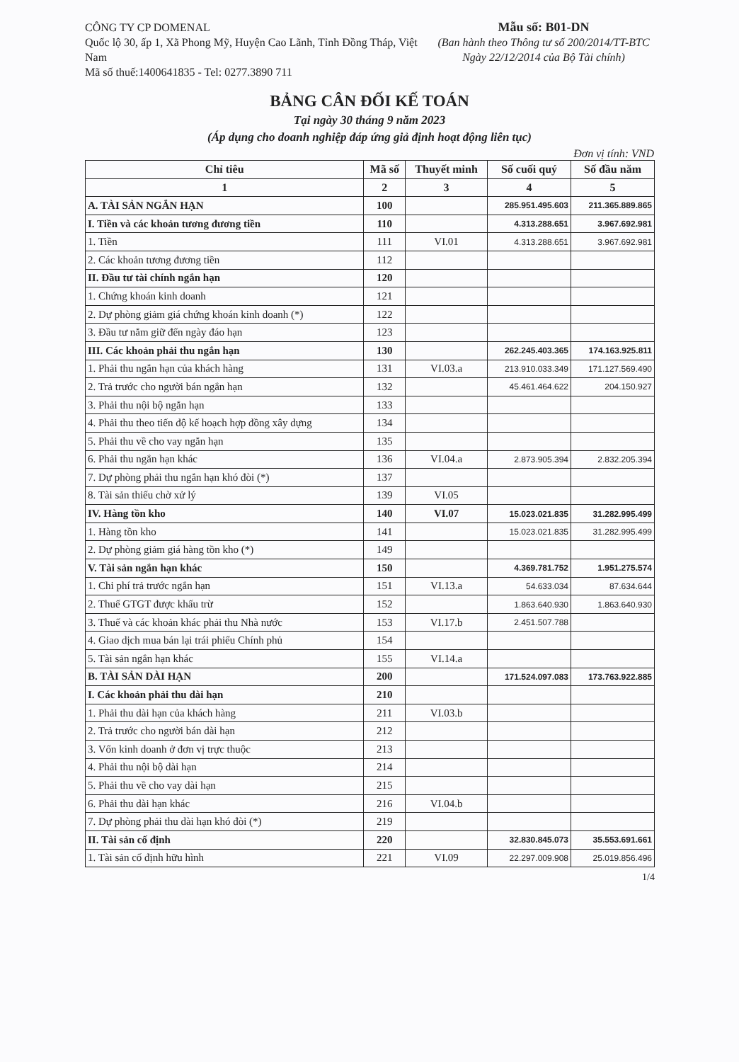CÔNG TY CP DOMENAL
Quốc lộ 30, ấp 1, Xã Phong Mỹ, Huyện Cao Lãnh, Tỉnh Đồng Tháp, Việt Nam
Mã số thuế:1400641835 - Tel: 0277.3890 711
Mẫu số: B01-DN
(Ban hành theo Thông tư số 200/2014/TT-BTC
Ngày 22/12/2014 của Bộ Tài chính)
BẢNG CÂN ĐỐI KẾ TOÁN
Tại ngày 30 tháng 9 năm 2023
(Áp dụng cho doanh nghiệp đáp ứng giả định hoạt động liên tục)
Đơn vị tính: VND
| Chỉ tiêu | Mã số | Thuyết minh | Số cuối quý | Số đầu năm |
| --- | --- | --- | --- | --- |
| 1 | 2 | 3 | 4 | 5 |
| A. TÀI SẢN NGẮN HẠN | 100 | | 285.951.495.603 | 211.365.889.865 |
| I. Tiền và các khoản tương đương tiền | 110 | | 4.313.288.651 | 3.967.692.981 |
| 1. Tiền | 111 | VI.01 | 4.313.288.651 | 3.967.692.981 |
| 2. Các khoản tương đương tiền | 112 | | | |
| II. Đầu tư tài chính ngắn hạn | 120 | | | |
| 1. Chứng khoán kinh doanh | 121 | | | |
| 2. Dự phòng giảm giá chứng khoán kinh doanh (*) | 122 | | | |
| 3. Đầu tư nắm giữ đến ngày đáo hạn | 123 | | | |
| III. Các khoản phải thu ngắn hạn | 130 | | 262.245.403.365 | 174.163.925.811 |
| 1. Phải thu ngắn hạn của khách hàng | 131 | VI.03.a | 213.910.033.349 | 171.127.569.490 |
| 2. Trả trước cho người bán ngắn hạn | 132 | | 45.461.464.622 | 204.150.927 |
| 3. Phải thu nội bộ ngắn hạn | 133 | | | |
| 4. Phải thu theo tiến độ kế hoạch hợp đồng xây dựng | 134 | | | |
| 5. Phải thu về cho vay ngắn hạn | 135 | | | |
| 6. Phải thu ngắn hạn khác | 136 | VI.04.a | 2.873.905.394 | 2.832.205.394 |
| 7. Dự phòng phải thu ngắn hạn khó đòi (*) | 137 | | | |
| 8. Tài sản thiếu chờ xử lý | 139 | VI.05 | | |
| IV. Hàng tồn kho | 140 | VI.07 | 15.023.021.835 | 31.282.995.499 |
| 1. Hàng tồn kho | 141 | | 15.023.021.835 | 31.282.995.499 |
| 2. Dự phòng giảm giá hàng tồn kho (*) | 149 | | | |
| V. Tài sản ngắn hạn khác | 150 | | 4.369.781.752 | 1.951.275.574 |
| 1. Chi phí trả trước ngắn hạn | 151 | VI.13.a | 54.633.034 | 87.634.644 |
| 2. Thuế GTGT được khấu trừ | 152 | | 1.863.640.930 | 1.863.640.930 |
| 3. Thuế và các khoản khác phải thu Nhà nước | 153 | VI.17.b | 2.451.507.788 | |
| 4. Giao dịch mua bán lại trái phiếu Chính phủ | 154 | | | |
| 5. Tài sản ngắn hạn khác | 155 | VI.14.a | | |
| B. TÀI SẢN DÀI HẠN | 200 | | 171.524.097.083 | 173.763.922.885 |
| I. Các khoản phải thu dài hạn | 210 | | | |
| 1. Phải thu dài hạn của khách hàng | 211 | VI.03.b | | |
| 2. Trả trước cho người bán dài hạn | 212 | | | |
| 3. Vốn kinh doanh ở đơn vị trực thuộc | 213 | | | |
| 4. Phải thu nội bộ dài hạn | 214 | | | |
| 5. Phải thu về cho vay dài hạn | 215 | | | |
| 6. Phải thu dài hạn khác | 216 | VI.04.b | | |
| 7. Dự phòng phải thu dài hạn khó đòi (*) | 219 | | | |
| II. Tài sản cố định | 220 | | 32.830.845.073 | 35.553.691.661 |
| 1. Tài sản cố định hữu hình | 221 | VI.09 | 22.297.009.908 | 25.019.856.496 |
1/4